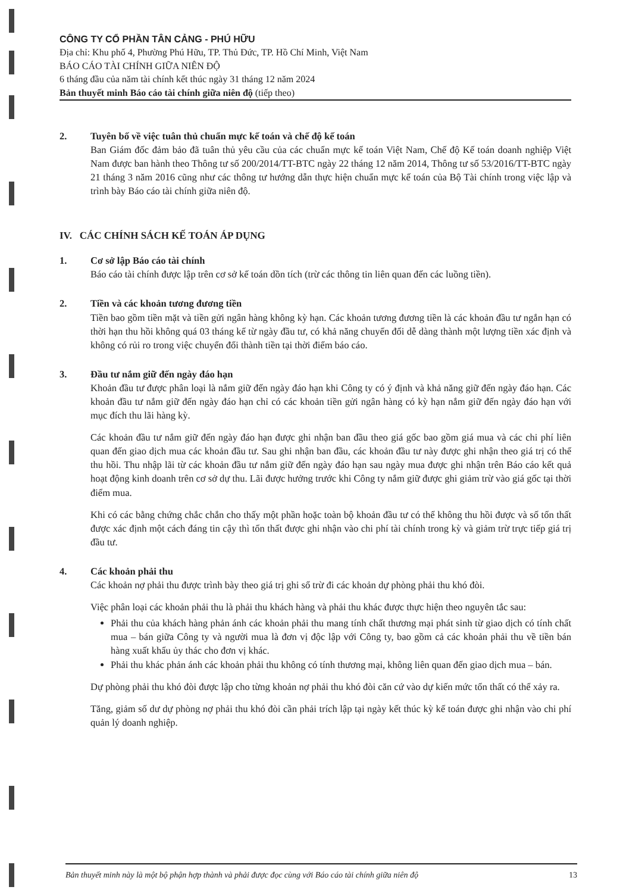CÔNG TY CỔ PHẦN TÂN CẢNG - PHÚ HỮU
Địa chỉ: Khu phố 4, Phường Phú Hữu, TP. Thủ Đức, TP. Hồ Chí Minh, Việt Nam
BÁO CÁO TÀI CHÍNH GIỮA NIÊN ĐỘ
6 tháng đầu của năm tài chính kết thúc ngày 31 tháng 12 năm 2024
Bản thuyết minh Báo cáo tài chính giữa niên độ (tiếp theo)
2. Tuyên bố về việc tuân thủ chuẩn mực kế toán và chế độ kế toán
Ban Giám đốc đảm bảo đã tuân thủ yêu cầu của các chuẩn mực kế toán Việt Nam, Chế độ Kế toán doanh nghiệp Việt Nam được ban hành theo Thông tư số 200/2014/TT-BTC ngày 22 tháng 12 năm 2014, Thông tư số 53/2016/TT-BTC ngày 21 tháng 3 năm 2016 cũng như các thông tư hướng dẫn thực hiện chuẩn mực kế toán của Bộ Tài chính trong việc lập và trình bày Báo cáo tài chính giữa niên độ.
IV. CÁC CHÍNH SÁCH KẾ TOÁN ÁP DỤNG
1. Cơ sở lập Báo cáo tài chính
Báo cáo tài chính được lập trên cơ sở kế toán dồn tích (trừ các thông tin liên quan đến các luồng tiền).
2. Tiền và các khoản tương đương tiền
Tiền bao gồm tiền mặt và tiền gửi ngân hàng không kỳ hạn. Các khoản tương đương tiền là các khoản đầu tư ngắn hạn có thời hạn thu hồi không quá 03 tháng kể từ ngày đầu tư, có khả năng chuyển đổi dễ dàng thành một lượng tiền xác định và không có rủi ro trong việc chuyển đổi thành tiền tại thời điểm báo cáo.
3. Đầu tư nắm giữ đến ngày đáo hạn
Khoản đầu tư được phân loại là nắm giữ đến ngày đáo hạn khi Công ty có ý định và khả năng giữ đến ngày đáo hạn. Các khoản đầu tư nắm giữ đến ngày đáo hạn chỉ có các khoản tiền gửi ngân hàng có kỳ hạn nắm giữ đến ngày đáo hạn với mục đích thu lãi hàng kỳ.
Các khoản đầu tư nắm giữ đến ngày đáo hạn được ghi nhận ban đầu theo giá gốc bao gồm giá mua và các chi phí liên quan đến giao dịch mua các khoản đầu tư. Sau ghi nhận ban đầu, các khoản đầu tư này được ghi nhận theo giá trị có thể thu hồi. Thu nhập lãi từ các khoản đầu tư nắm giữ đến ngày đáo hạn sau ngày mua được ghi nhận trên Báo cáo kết quả hoạt động kinh doanh trên cơ sở dự thu. Lãi được hưởng trước khi Công ty nắm giữ được ghi giảm trừ vào giá gốc tại thời điểm mua.
Khi có các bằng chứng chắc chắn cho thấy một phần hoặc toàn bộ khoản đầu tư có thể không thu hồi được và số tổn thất được xác định một cách đáng tin cậy thì tổn thất được ghi nhận vào chi phí tài chính trong kỳ và giảm trừ trực tiếp giá trị đầu tư.
4. Các khoản phải thu
Các khoản nợ phải thu được trình bày theo giá trị ghi sổ trừ đi các khoản dự phòng phải thu khó đòi.
Việc phân loại các khoản phải thu là phải thu khách hàng và phải thu khác được thực hiện theo nguyên tắc sau:
Phải thu của khách hàng phản ánh các khoản phải thu mang tính chất thương mại phát sinh từ giao dịch có tính chất mua – bán giữa Công ty và người mua là đơn vị độc lập với Công ty, bao gồm cả các khoản phải thu về tiền bán hàng xuất khẩu ủy thác cho đơn vị khác.
Phải thu khác phản ánh các khoản phải thu không có tính thương mại, không liên quan đến giao dịch mua – bán.
Dự phòng phải thu khó đòi được lập cho từng khoản nợ phải thu khó đòi căn cứ vào dự kiến mức tổn thất có thể xảy ra.
Tăng, giảm số dư dự phòng nợ phải thu khó đòi cần phải trích lập tại ngày kết thúc kỳ kế toán được ghi nhận vào chi phí quản lý doanh nghiệp.
Bản thuyết minh này là một bộ phận hợp thành và phải được đọc cùng với Báo cáo tài chính giữa niên độ 13